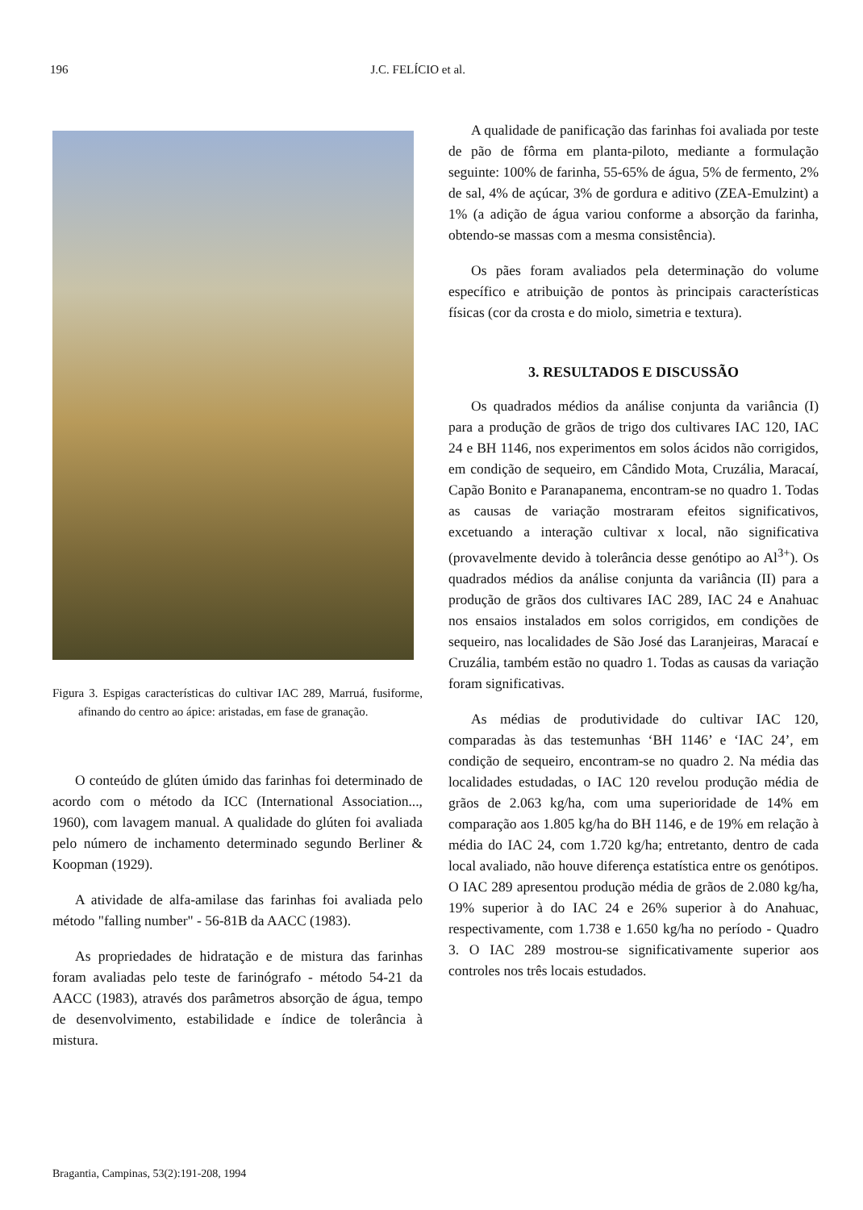196 J.C. FELÍCIO et al.
Figura 3. Espigas características do cultivar IAC 289, Marruá, fusiforme, afinando do centro ao ápice: aristadas, em fase de granação.
O conteúdo de glúten úmido das farinhas foi determinado de acordo com o método da ICC (International Association..., 1960), com lavagem manual. A qualidade do glúten foi avaliada pelo número de inchamento determinado segundo Berliner & Koopman (1929).
A atividade de alfa-amilase das farinhas foi avaliada pelo método "falling number" - 56-81B da AACC (1983).
As propriedades de hidratação e de mistura das farinhas foram avaliadas pelo teste de farinógrafo - método 54-21 da AACC (1983), através dos parâmetros absorção de água, tempo de desenvolvimento, estabilidade e índice de tolerância à mistura.
A qualidade de panificação das farinhas foi avaliada por teste de pão de fôrma em planta-piloto, mediante a formulação seguinte: 100% de farinha, 55-65% de água, 5% de fermento, 2% de sal, 4% de açúcar, 3% de gordura e aditivo (ZEA-Emulzint) a 1% (a adição de água variou conforme a absorção da farinha, obtendo-se massas com a mesma consistência).
Os pães foram avaliados pela determinação do volume específico e atribuição de pontos às principais características físicas (cor da crosta e do miolo, simetria e textura).
3. RESULTADOS E DISCUSSÃO
Os quadrados médios da análise conjunta da variância (I) para a produção de grãos de trigo dos cultivares IAC 120, IAC 24 e BH 1146, nos experimentos em solos ácidos não corrigidos, em condição de sequeiro, em Cândido Mota, Cruzália, Maracaí, Capão Bonito e Paranapanema, encontram-se no quadro 1. Todas as causas de variação mostraram efeitos significativos, excetuando a interação cultivar x local, não significativa (provavelmente devido à tolerância desse genótipo ao Al<sup>3+</sup>). Os quadrados médios da análise conjunta da variância (II) para a produção de grãos dos cultivares IAC 289, IAC 24 e Anahuac nos ensaios instalados em solos corrigidos, em condições de sequeiro, nas localidades de São José das Laranjeiras, Maracaí e Cruzália, também estão no quadro 1. Todas as causas da variação foram significativas.
As médias de produtividade do cultivar IAC 120, comparadas às das testemunhas ‘BH 1146’ e ‘IAC 24’, em condição de sequeiro, encontram-se no quadro 2. Na média das localidades estudadas, o IAC 120 revelou produção média de grãos de 2.063 kg/ha, com uma superioridade de 14% em comparação aos 1.805 kg/ha do BH 1146, e de 19% em relação à média do IAC 24, com 1.720 kg/ha; entretanto, dentro de cada local avaliado, não houve diferença estatística entre os genótipos. O IAC 289 apresentou produção média de grãos de 2.080 kg/ha, 19% superior à do IAC 24 e 26% superior à do Anahuac, respectivamente, com 1.738 e 1.650 kg/ha no período - Quadro 3. O IAC 289 mostrou-se significativamente superior aos controles nos três locais estudados.
Bragantia, Campinas, 53(2):191-208, 1994